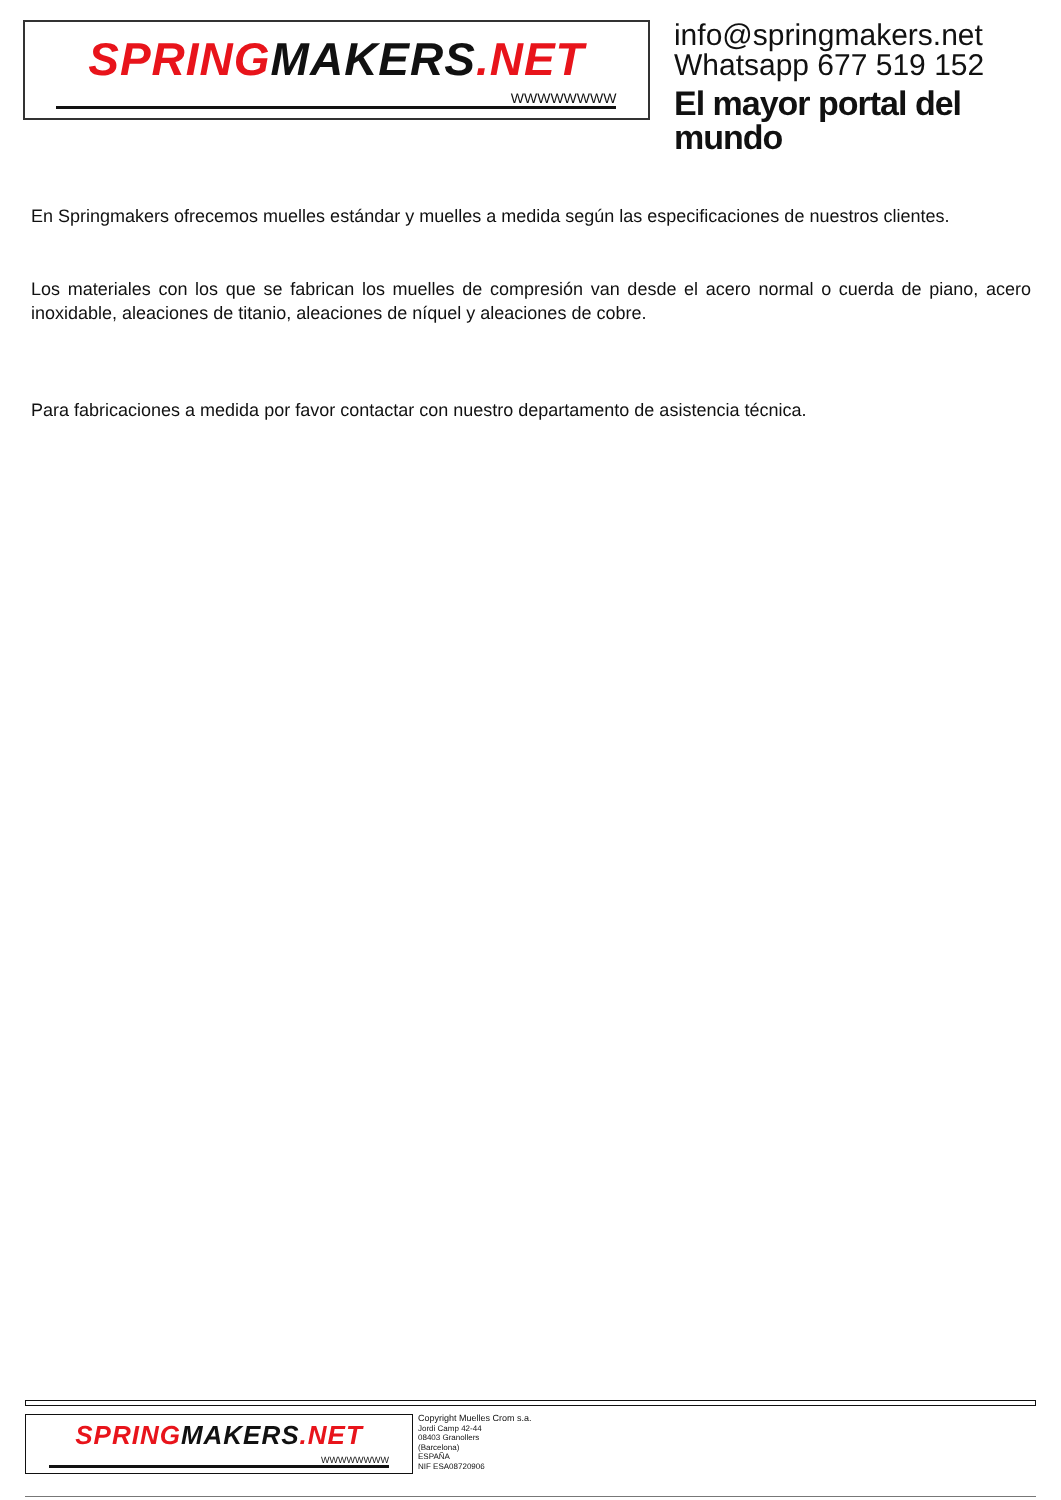SPRINGMAKERS.NET
WWWWWWWW
info@springmakers.net
Whatsapp 677 519 152
El mayor portal del mundo
En Springmakers ofrecemos muelles estándar y muelles a medida según las especificaciones de nuestros clientes.
Los materiales con los que se fabrican los muelles de compresión van desde el acero normal o cuerda de piano, acero inoxidable, aleaciones de titanio, aleaciones de níquel y aleaciones de cobre.
Para fabricaciones a medida por favor contactar con nuestro departamento de asistencia técnica.
SPRINGMAKERS.NET
WWWWWWWW
Copyright Muelles Crom s.a.
Jordi Camp 42-44
08403 Granollers
(Barcelona)
ESPAÑA
NIF ESA08720906